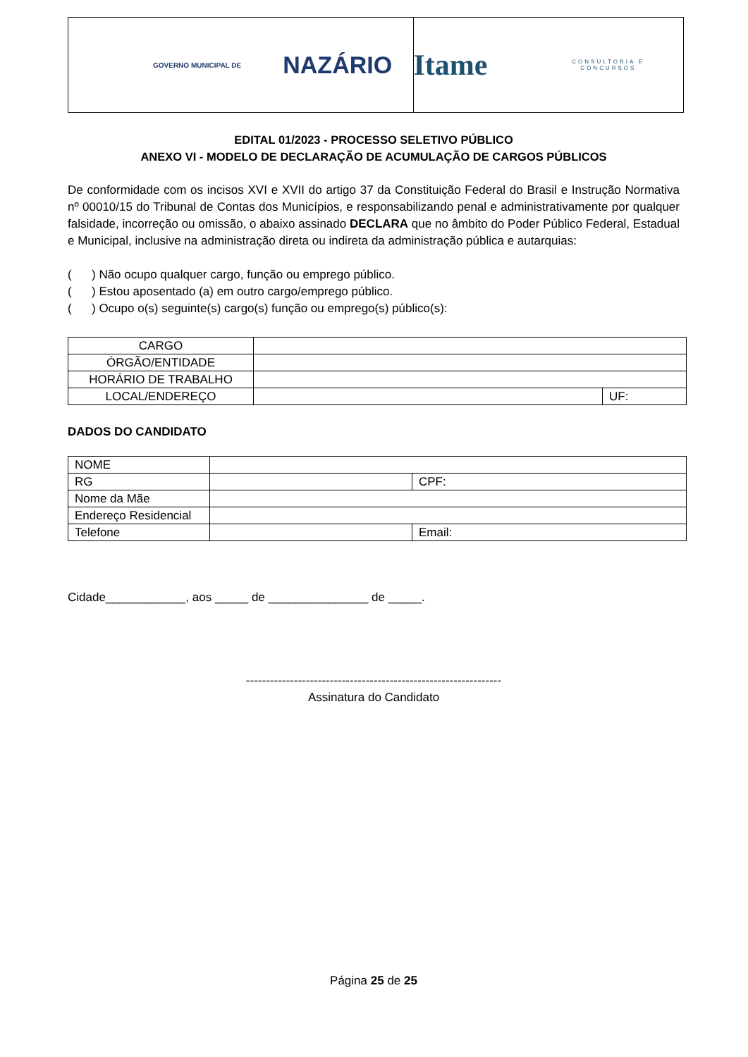GOVERNO MUNICIPAL DE
NAZÁRIO
Itame
CONSULTORIA E CONCURSOS
EDITAL 01/2023 - PROCESSO SELETIVO PÚBLICO
ANEXO VI - MODELO DE DECLARAÇÃO DE ACUMULAÇÃO DE CARGOS PÚBLICOS
De conformidade com os incisos XVI e XVII do artigo 37 da Constituição Federal do Brasil e Instrução Normativa nº 00010/15 do Tribunal de Contas dos Municípios, e responsabilizando penal e administrativamente por qualquer falsidade, incorreção ou omissão, o abaixo assinado DECLARA que no âmbito do Poder Público Federal, Estadual e Municipal, inclusive na administração direta ou indireta da administração pública e autarquias:
( ) Não ocupo qualquer cargo, função ou emprego público.
( ) Estou aposentado (a) em outro cargo/emprego público.
( ) Ocupo o(s) seguinte(s) cargo(s) função ou emprego(s) público(s):
| CARGO | | |
| ÓRGÃO/ENTIDADE | | |
| HORÁRIO DE TRABALHO | | |
| LOCAL/ENDEREÇO | | UF: |
DADOS DO CANDIDATO
| NOME | | |
| RG | | CPF: |
| Nome da Mãe | | |
| Endereço Residencial | | |
| Telefone | | Email: |
Cidade____________, aos _____ de _______________ de _____.
----------------------------------------------------------------
Assinatura do Candidato
Página 25 de 25